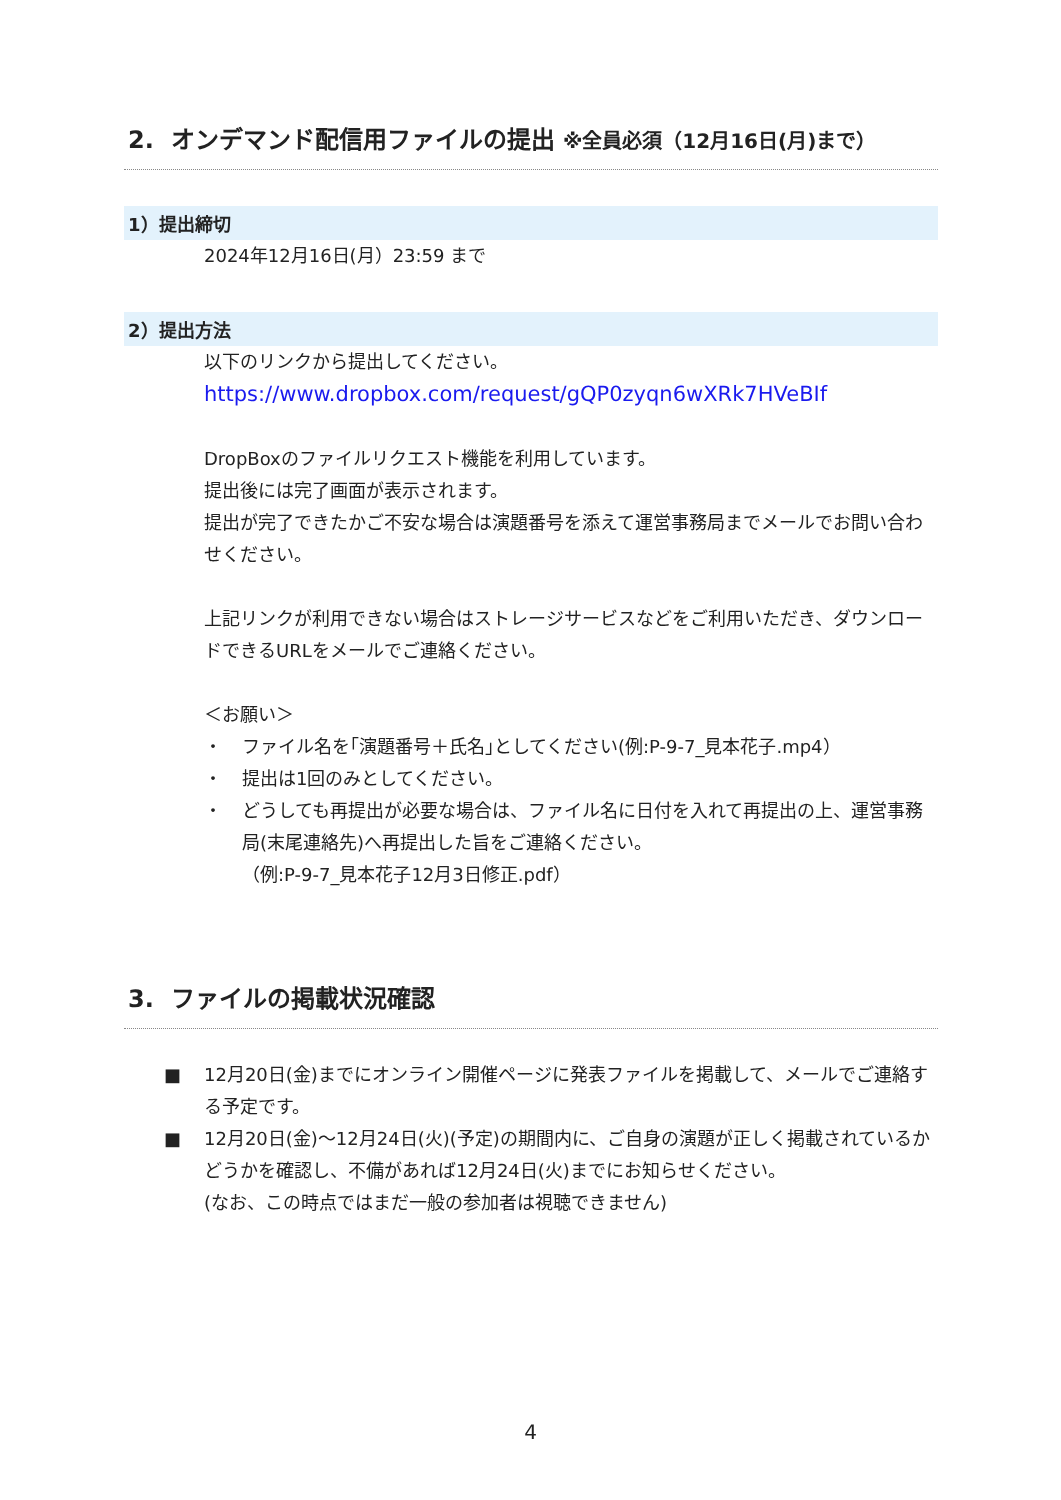2. オンデマンド配信用ファイルの提出 ※全員必須（12月16日(月)まで）
1）提出締切
2024年12月16日(月）23:59 まで
2）提出方法
以下のリンクから提出してください。
https://www.dropbox.com/request/gQP0zyqn6wXRk7HVeBIf
DropBoxのファイルリクエスト機能を利用しています。
提出後には完了画面が表示されます。
提出が完了できたかご不安な場合は演題番号を添えて運営事務局までメールでお問い合わせください。
上記リンクが利用できない場合はストレージサービスなどをご利用いただき、ダウンロードできるURLをメールでご連絡ください。
＜お願い＞
・ ファイル名を｢演題番号＋氏名｣としてください(例:P-9-7_見本花子.mp4）
・ 提出は1回のみとしてください。
・ どうしても再提出が必要な場合は、ファイル名に日付を入れて再提出の上、運営事務局(末尾連絡先)へ再提出した旨をご連絡ください。
（例:P-9-7_見本花子12月3日修正.pdf）
3. ファイルの掲載状況確認
■ 12月20日(金)までにオンライン開催ページに発表ファイルを掲載して、メールでご連絡する予定です。
■ 12月20日(金)～12月24日(火)(予定)の期間内に、ご自身の演題が正しく掲載されているかどうかを確認し、不備があれば12月24日(火)までにお知らせください。
(なお、この時点ではまだ一般の参加者は視聴できません)
4